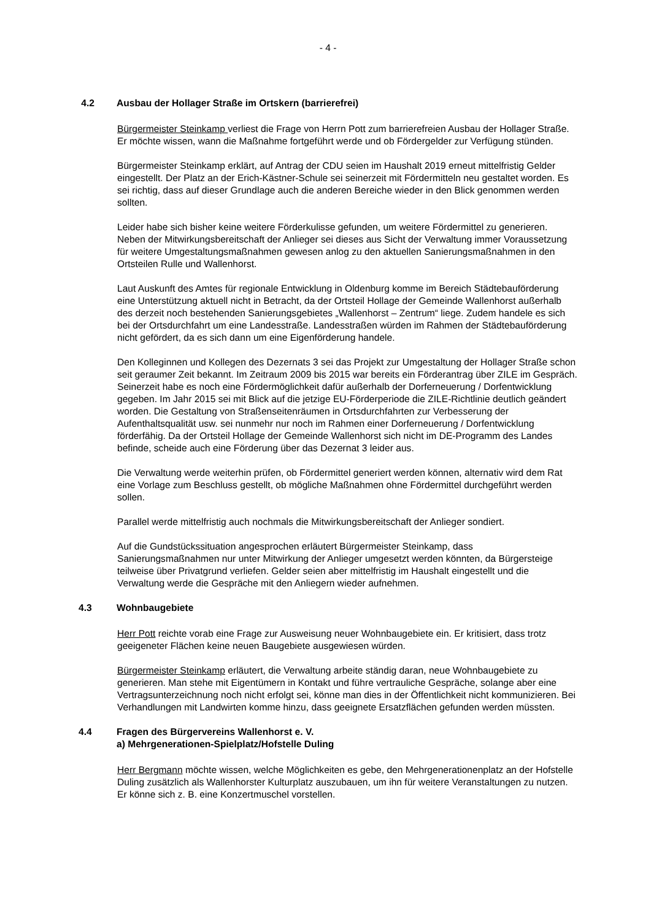- 4 -
4.2 Ausbau der Hollager Straße im Ortskern (barrierefrei)
Bürgermeister Steinkamp verliest die Frage von Herrn Pott zum barrierefreien Ausbau der Hollager Straße. Er möchte wissen, wann die Maßnahme fortgeführt werde und ob Fördergelder zur Verfügung stünden.
Bürgermeister Steinkamp erklärt, auf Antrag der CDU seien im Haushalt 2019 erneut mittelfristig Gelder eingestellt. Der Platz an der Erich-Kästner-Schule sei seinerzeit mit Fördermitteln neu gestaltet worden. Es sei richtig, dass auf dieser Grundlage auch die anderen Bereiche wieder in den Blick genommen werden sollten.
Leider habe sich bisher keine weitere Förderkulisse gefunden, um weitere Fördermittel zu generieren. Neben der Mitwirkungsbereitschaft der Anlieger sei dieses aus Sicht der Verwaltung immer Voraussetzung für weitere Umgestaltungsmaßnahmen gewesen anlog zu den aktuellen Sanierungsmaßnahmen in den Ortsteilen Rulle und Wallenhorst.
Laut Auskunft des Amtes für regionale Entwicklung in Oldenburg komme im Bereich Städtebauförderung eine Unterstützung aktuell nicht in Betracht, da der Ortsteil Hollage der Gemeinde Wallenhorst außerhalb des derzeit noch bestehenden Sanierungsgebietes „Wallenhorst – Zentrum“ liege. Zudem handele es sich bei der Ortsdurchfahrt um eine Landesstraße. Landesstraßen würden im Rahmen der Städtebauförderung nicht gefördert, da es sich dann um eine Eigenförderung handele.
Den Kolleginnen und Kollegen des Dezernats 3 sei das Projekt zur Umgestaltung der Hollager Straße schon seit geraumer Zeit bekannt. Im Zeitraum 2009 bis 2015 war bereits ein Förderantrag über ZILE im Gespräch. Seinerzeit habe es noch eine Fördermöglichkeit dafür außerhalb der Dorferneuerung / Dorfentwicklung gegeben. Im Jahr 2015 sei mit Blick auf die jetzige EU-Förderperiode die ZILE-Richtlinie deutlich geändert worden. Die Gestaltung von Straßenseitenräumen in Ortsdurchfahrten zur Verbesserung der Aufenthaltsqualität usw. sei nunmehr nur noch im Rahmen einer Dorferneuerung / Dorfentwicklung förderfähig. Da der Ortsteil Hollage der Gemeinde Wallenhorst sich nicht im DE-Programm des Landes befinde, scheide auch eine Förderung über das Dezernat 3 leider aus.
Die Verwaltung werde weiterhin prüfen, ob Fördermittel generiert werden können, alternativ wird dem Rat eine Vorlage zum Beschluss gestellt, ob mögliche Maßnahmen ohne Fördermittel durchgeführt werden sollen.
Parallel werde mittelfristig auch nochmals die Mitwirkungsbereitschaft der Anlieger sondiert.
Auf die Gundstückssituation angesprochen erläutert Bürgermeister Steinkamp, dass Sanierungsmaßnahmen nur unter Mitwirkung der Anlieger umgesetzt werden könnten, da Bürgersteige teilweise über Privatgrund verliefen. Gelder seien aber mittelfristig im Haushalt eingestellt und die Verwaltung werde die Gespräche mit den Anliegern wieder aufnehmen.
4.3 Wohnbaugebiete
Herr Pott reichte vorab eine Frage zur Ausweisung neuer Wohnbaugebiete ein. Er kritisiert, dass trotz geeigeneter Flächen keine neuen Baugebiete ausgewiesen würden.
Bürgermeister Steinkamp erläutert, die Verwaltung arbeite ständig daran, neue Wohnbaugebiete zu generieren. Man stehe mit Eigentümern in Kontakt und führe vertrauliche Gespräche, solange aber eine Vertragsunterzeichnung noch nicht erfolgt sei, könne man dies in der Öffentlichkeit nicht kommunizieren. Bei Verhandlungen mit Landwirten komme hinzu, dass geeignete Ersatzflächen gefunden werden müssten.
4.4 Fragen des Bürgervereins Wallenhorst e. V.
a) Mehrgenerationen-Spielplatz/Hofstelle Duling
Herr Bergmann möchte wissen, welche Möglichkeiten es gebe, den Mehrgenerationenplatz an der Hofstelle Duling zusätzlich als Wallenhorster Kulturplatz auszubauen, um ihn für weitere Veranstaltungen zu nutzen. Er könne sich z. B. eine Konzertmuschel vorstellen.